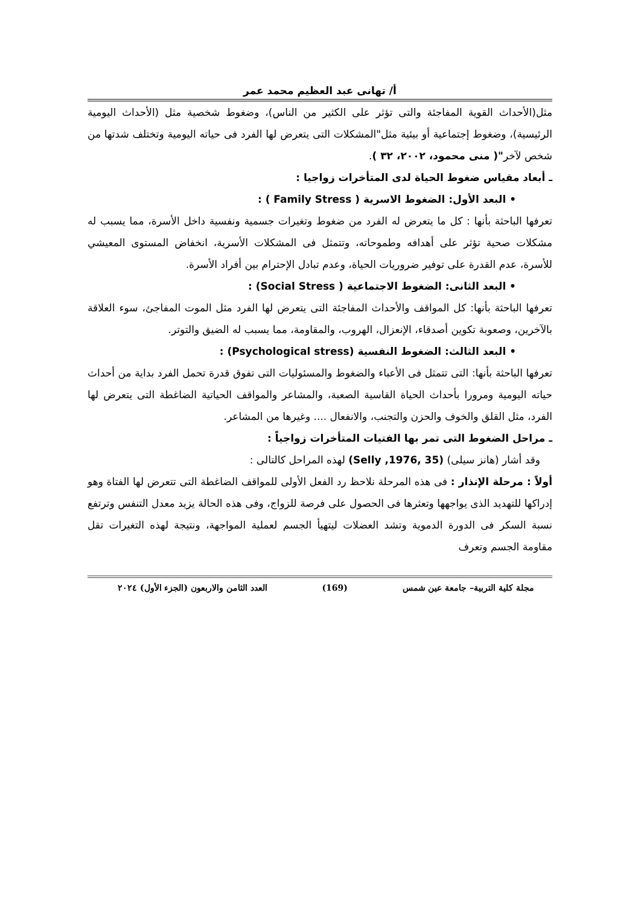أ/ تهانى عبد العظيم محمد عمر
مثل(الأحداث القوية المفاجئة والتى تؤثر على الكثير من الناس)، وضغوط شخصية مثل (الأحداث اليومية الرئيسية)، وضغوط إجتماعية أو بيئية مثل"المشكلات التى يتعرض لها الفرد فى حياته اليومية وتختلف شدتها من شخص لآخر"( منى محمود، ٢٠٠٢، ٣٢ ).
ـ أبعاد مقياس ضغوط الحياة لدى المتأخرات زواجيا :
• البعد الأول: الضغوط الاسرية ( Family Stress ) :
تعرفها الباحثة بأنها : كل ما يتعرض له الفرد من ضغوط وتغيرات جسمية ونفسية داخل الأسرة، مما يسبب له مشكلات صحية تؤثر على أهدافه وطموحاته، وتتمثل فى المشكلات الأسرية، انخفاض المستوى المعيشي للأسرة، عدم القدرة على توفير ضروريات الحياة، وعدم تبادل الإحترام بين أفراد الأسرة.
• البعد الثانى: الضغوط الاجتماعية ( Social Stress) :
تعرفها الباحثة بأنها: كل المواقف والأحداث المفاجئة التى يتعرض لها الفرد مثل الموت المفاجئ، سوء العلاقة بالآخرين، وصعوبة تكوين أصدقاء، الإنعزال، الهروب، والمقاومة، مما يسبب له الضيق والتوتر.
• البعد الثالث: الضغوط النفسية (Psychological stress) :
تعرفها الباحثة بأنها: التى تتمثل فى الأعباء والضغوط والمسئوليات التى تفوق قدرة تحمل الفرد بداية من أحداث حياته اليومية ومرورا بأحداث الحياة القاسية الصعبة، والمشاعر والمواقف الحياتية الضاغطة التى يتعرض لها الفرد، مثل القلق والخوف والحزن والتجنب، والانفعال .... وغيرها من المشاعر.
ـ مراحل الضغوط التى تمر بها الفتيات المتأخرات زواجياً :
وقد أشار (هانز سيلى) (Selly ,1976, 35) لهذه المراحل كالتالى :
أولاً : مرحلة الإنذار : فى هذه المرحلة نلاحظ رد الفعل الأولى للمواقف الضاغطة التى تتعرض لها الفتاة وهو إدراكها للتهديد الذى يواجهها وتعثرها فى الحصول على فرصة للزواج، وفى هذه الحالة يزيد معدل التنفس وترتفع نسبة السكر فى الدورة الدموية وتشد العضلات ليتهيأ الجسم لعملية المواجهة، ونتيجة لهذه التغيرات تقل مقاومة الجسم وتعرف
مجلة كلية التربية– جامعة عين شمس (169) العدد الثامن والاربعون (الجزء الأول) ٢٠٢٤